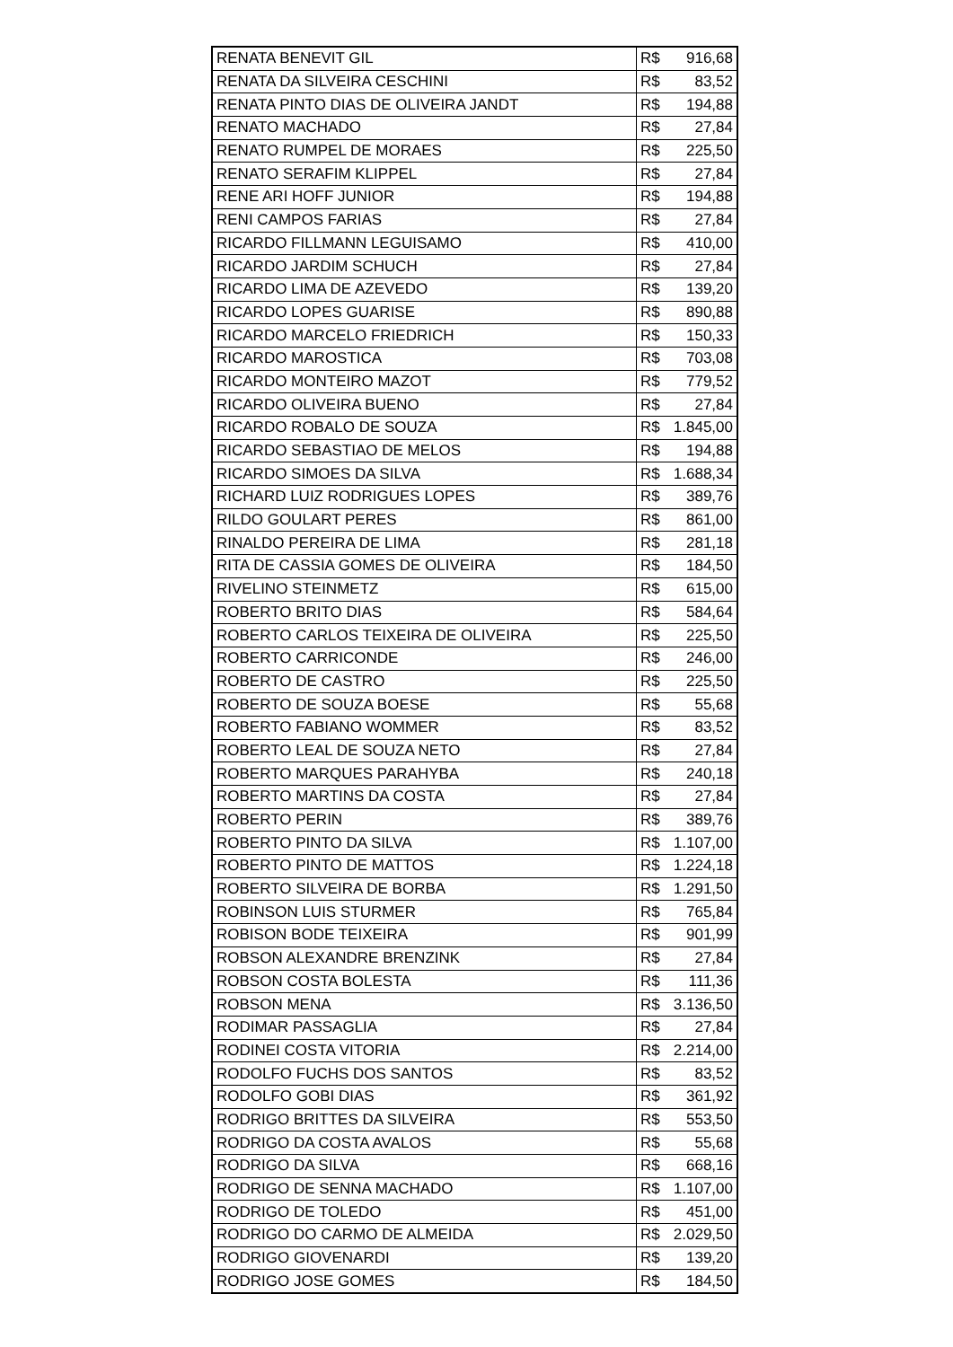| RENATA BENEVIT GIL | R$ 916,68 |
| RENATA DA SILVEIRA CESCHINI | R$ 83,52 |
| RENATA PINTO DIAS DE OLIVEIRA JANDT | R$ 194,88 |
| RENATO MACHADO | R$ 27,84 |
| RENATO RUMPEL DE MORAES | R$ 225,50 |
| RENATO SERAFIM KLIPPEL | R$ 27,84 |
| RENE ARI HOFF JUNIOR | R$ 194,88 |
| RENI CAMPOS FARIAS | R$ 27,84 |
| RICARDO FILLMANN LEGUISAMO | R$ 410,00 |
| RICARDO JARDIM SCHUCH | R$ 27,84 |
| RICARDO LIMA DE AZEVEDO | R$ 139,20 |
| RICARDO LOPES GUARISE | R$ 890,88 |
| RICARDO MARCELO FRIEDRICH | R$ 150,33 |
| RICARDO MAROSTICA | R$ 703,08 |
| RICARDO MONTEIRO MAZOT | R$ 779,52 |
| RICARDO OLIVEIRA BUENO | R$ 27,84 |
| RICARDO ROBALO DE SOUZA | R$ 1.845,00 |
| RICARDO SEBASTIAO DE MELOS | R$ 194,88 |
| RICARDO SIMOES DA SILVA | R$ 1.688,34 |
| RICHARD LUIZ RODRIGUES LOPES | R$ 389,76 |
| RILDO GOULART PERES | R$ 861,00 |
| RINALDO PEREIRA DE LIMA | R$ 281,18 |
| RITA DE CASSIA GOMES DE OLIVEIRA | R$ 184,50 |
| RIVELINO STEINMETZ | R$ 615,00 |
| ROBERTO BRITO DIAS | R$ 584,64 |
| ROBERTO CARLOS TEIXEIRA DE OLIVEIRA | R$ 225,50 |
| ROBERTO CARRICONDE | R$ 246,00 |
| ROBERTO DE CASTRO | R$ 225,50 |
| ROBERTO DE SOUZA BOESE | R$ 55,68 |
| ROBERTO FABIANO WOMMER | R$ 83,52 |
| ROBERTO LEAL DE SOUZA NETO | R$ 27,84 |
| ROBERTO MARQUES PARAHYBA | R$ 240,18 |
| ROBERTO MARTINS DA COSTA | R$ 27,84 |
| ROBERTO PERIN | R$ 389,76 |
| ROBERTO PINTO DA SILVA | R$ 1.107,00 |
| ROBERTO PINTO DE MATTOS | R$ 1.224,18 |
| ROBERTO SILVEIRA DE BORBA | R$ 1.291,50 |
| ROBINSON LUIS STURMER | R$ 765,84 |
| ROBISON BODE TEIXEIRA | R$ 901,99 |
| ROBSON ALEXANDRE BRENZINK | R$ 27,84 |
| ROBSON COSTA BOLESTA | R$ 111,36 |
| ROBSON MENA | R$ 3.136,50 |
| RODIMAR PASSAGLIA | R$ 27,84 |
| RODINEI COSTA VITORIA | R$ 2.214,00 |
| RODOLFO FUCHS DOS SANTOS | R$ 83,52 |
| RODOLFO GOBI DIAS | R$ 361,92 |
| RODRIGO BRITTES DA SILVEIRA | R$ 553,50 |
| RODRIGO DA COSTA AVALOS | R$ 55,68 |
| RODRIGO DA SILVA | R$ 668,16 |
| RODRIGO DE SENNA MACHADO | R$ 1.107,00 |
| RODRIGO DE TOLEDO | R$ 451,00 |
| RODRIGO DO CARMO DE ALMEIDA | R$ 2.029,50 |
| RODRIGO GIOVENARDI | R$ 139,20 |
| RODRIGO JOSE GOMES | R$ 184,50 |